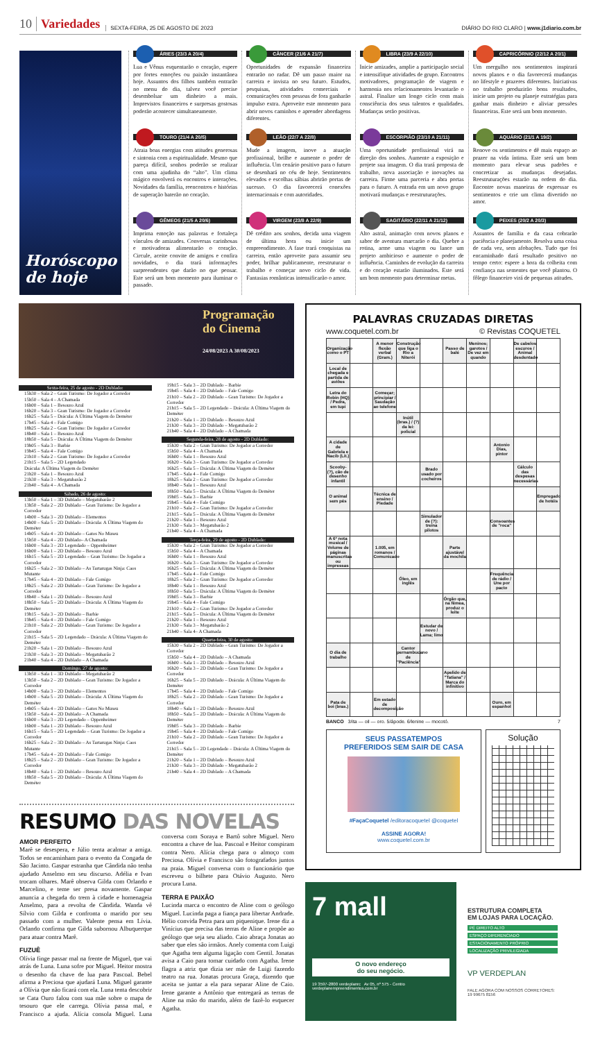10 Variedades SEXTA-FEIRA, 25 DE AGOSTO DE 2023 DIÁRIO DO RIO CLARO | www.j1diario.com.br
Horóscopo
de hoje
ÁRIES (23/3 A 20/4)
Lua e Vênus esquentarão o coração, espere por fortes emoções ou paixão instantânea hoje. Assuntos dos filhos também entrarão no menu do dia, talvez você precise desembolsar um dinheiro a mais. Imprevistos financeiros e surpresas gostosas poderão acontecer simultaneamente.
TOURO (21/4 A 20/5)
Atraia boas energias com atitudes generosas e sintonia com a espiritualidade. Mesmo que pareça difícil, sonhos poderão se realizar com uma ajudinha do “alto”. Um clima mágico envolverá os encontros e interações. Novidades da família, reencontros e histórias de superação baterão no coração.
GÊMEOS (21/5 A 20/6)
Imprima emoção nas palavras e fortaleça vínculos de amizades. Conversas carinhosas e motivadoras alimentarão o coração. Circule, aceite convite de amigos e confira novidades, o dia trará informações surpreendentes que darão no que pensar. Este será um bom momento para iluminar o passado.
CÂNCER (21/6 A 21/7)
Oportunidades de expansão financeira entrarão no radar. Dê um passo maior na carreira e invista no seu futuro. Estudos, pesquisas, atividades comerciais e comunicações com pessoas de fora ganharão impulso extra. Aproveite este momento para abrir novos caminhos e aprender abordagens diferentes.
LEÃO (22/7 A 22/8)
Mude a imagem, inove a atuação profissional, brilhe e aumente o poder de influência. Um cenário positivo para o futuro se desenhará no céu de hoje. Sentimentos elevados e escolhas sábias abrirão portas de sucesso. O dia favorecerá conexões internacionais e com autoridades.
VIRGEM (23/8 A 22/9)
Dê crédito aos sonhos, decida uma viagem de última hora ou inicie um empreendimento. A fase trará conquistas na carreira, então aproveite para assumir seu poder, brilhar publicamente, reestruturar o trabalho e começar novo ciclo de vida. Fantasias românticas intensificarão o amor.
LIBRA (23/9 A 22/10)
Inicie amizades, amplie a participação social e intensifique atividades de grupo. Encontros motivadores, programação de viagem e harmonia nos relacionamentos levantarão o astral. Finalize um longo ciclo com mais consciência dos seus talentos e qualidades. Mudanças serão positivas.
ESCORPIÃO (23/10 A 21/11)
Uma oportunidade profissional virá na direção dos sonhos. Aumente a exposição e projete sua imagem. O dia trará proposta de trabalho, nova associação e inovações na carreira. Firme uma parceria e abra portas para o futuro. A entrada em um novo grupo motivará mudanças e reestruturações.
SAGITÁRIO (22/11 A 21/12)
Alto astral, animação com novos planos e sabor de aventura marcarão o dia. Quebre a rotina, arme uma viagem ou lance um projeto ambicioso e aumente o poder de influência. Caminhos de evolução da carreira e do coração estarão iluminados. Este será um bom momento para determinar metas.
CAPRICÓRNIO (22/12 A 20/1)
Um mergulho nos sentimentos inspirará novos planos e o dia favorecerá mudanças no lifestyle e prazeres diferentes. Iniciativas no trabalho produzirão bons resultados, inicie um projeto ou planeje estratégias para ganhar mais dinheiro e aliviar pressões financeiras. Este será um bom momento.
AQUÁRIO (21/1 A 19/2)
Renove os sentimentos e dê mais espaço ao prazer na vida íntima. Este será um bom momento para elevar seus padrões e concretizar as mudanças desejadas. Reestruturações estarão na ordem do dia. Encontre novas maneiras de expressar os sentimentos e crie um clima divertido no amor.
PEIXES (20/2 A 20/3)
Assuntos de família e da casa cobrarão paciência e planejamento. Resolva uma coisa de cada vez, sem afobações. Tudo que foi encaminhado dará resultado positivo no tempo certo: espere a hora da colheita com confiança nas sementes que você plantou. O fôlego financeiro virá de pequenas atitudes.
Programação
do Cinema
24/08/2023 A 30/08/2023
Sexta-feira, 25 de agosto - 2D Dublado:
15h30 – Sala 2 – Gran Turismo: De Jogador a Corredor
15h50 – Sala 4 – A Chamada
16h00 – Sala 1 – Besouro Azul
16h20 – Sala 3 – Gran Turismo: De Jogador a Corredor
16h25 – Sala 5 – Drácula: A Última Viagem do Deméter
17h45 – Sala 4 – Fale Comigo
18h25 – Sala 2 – Gran Turismo: De Jogador a Corredor
18h40 – Sala 1 – Besouro Azul
18h50 – Sala 5 – Drácula: A Última Viagem do Deméter
19h05 – Sala 3 – Barbie
19h45 – Sala 4 – Fale Comigo
21h10 – Sala 2 – Gran Turismo: De Jogador a Corredor
21h15 – Sala 5 – 2D Legendado
Drácula: A Última Viagem do Deméter
21h20 – Sala 1 – Besouro Azul
21h30 – Sala 3 – Megatubarão 2
21h40 – Sala 4 – A Chamada
Sábado, 26 de agosto:
13h50 – Sala 1 – 3D Dublado – Megatubarão 2
13h50 – Sala 2 – 2D Dublado – Gran Turismo: De Jogador a Corredor
14h00 – Sala 3 – 2D Dublado – Elementos
14h00 – Sala 5 – 2D Dublado – Drácula: A Última Viagem do Deméter
14h05 – Sala 4 – 2D Dublado – Gatos No Museu
15h50 – Sala 4 – 2D Dublado– A Chamada
16h00 – Sala 3 – 2D Legendado – Oppenheimer
16h00 – Sala 1 – 2D Dublado – Besouro Azul
16h15 – Sala 5 – 2D Legendado – Gran Turismo: De Jogador a Corredor
16h25 – Sala 2 – 3D Dublado – As Tartarugas Ninja: Caos Mutante
17h45 – Sala 4 – 2D Dublado – Fale Comigo
18h25 – Sala 2 – 2D Dublado – Gran Turismo: De Jogador a Corredor
18h40 – Sala 1 – 2D Dublado – Besouro Azul
18h50 – Sala 5 – 2D Dublado – Drácula: A Última Viagem do Deméter
19h15 – Sala 3 – 2D Dublado – Barbie
19h45 – Sala 4 – 2D Dublado – Fale Comigo
21h10 – Sala 2 – 2D Dublado – Gran Turismo: De Jogador a Corredor
21h15 – Sala 5 – 2D Legendado – Drácula: A Última Viagem do Deméter
21h20 – Sala 1 – 2D Dublado – Besouro Azul
21h30 – Sala 3 – 2D Dublado – Megatubarão 2
21h40 – Sala 4 – 2D Dublado – A Chamada
Domingo, 27 de agosto:
13h50 – Sala 1 – 3D Dublado – Megatubarão 2
13h50 – Sala 2 – 2D Dublado – Gran Turismo: De Jogador a Corredor
14h00 – Sala 3 – 2D Dublado – Elementos
14h00 – Sala 5 – 2D Dublado – Drácula: A Última Viagem do Deméter
14h05 – Sala 4 – 2D Dublado – Gatos No Museu
15h50 – Sala 4 – 2D Dublado – A Chamada
16h00 – Sala 3 – 2D Legendado – Oppenheimer
16h00 – Sala 1 – 2D Dublado – Besouro Azul
16h15 – Sala 5 – 2D Legendado – Gran Turismo: De Jogador a Corredor
16h25 – Sala 2 – 3D Dublado – As Tartarugas Ninja: Caos Mutante
17h45 – Sala 4 – 2D Dublado – Fale Comigo
18h25 – Sala 2 – 2D Dublado – Gran Turismo: De Jogador a Corredor
18h40 – Sala 1 – 2D Dublado – Besouro Azul
18h50 – Sala 5 – 2D Dublado – Drácula: A Última Viagem do Deméter
19h15 – Sala 3 – 2D Dublado – Barbie
19h45 – Sala 4 – 2D Dublado – Fale Comigo
21h10 – Sala 2 – 2D Dublado – Gran Turismo: De Jogador a Corredor
21h15 – Sala 5 – 2D Legendado – Drácula: A Última Viagem do Deméter
21h20 – Sala 1 – 2D Dublado – Besouro Azul
21h30 – Sala 3 – 2D Dublado – Megatubarão 2
21h40 – Sala 4 – 2D Dublado – A Chamada
Segunda-feira, 28 de agosto - 2D Dublado:
15h30 – Sala 2 – Gran Turismo: De Jogador a Corredor
15h50 – Sala 4 – A Chamada
16h00 – Sala 1 – Besouro Azul
16h20 – Sala 3 – Gran Turismo: De Jogador a Corredor
16h25 – Sala 5 – Drácula: A Última Viagem do Deméter
17h45 – Sala 4 – Fale Comigo
18h25 – Sala 2 – Gran Turismo: De Jogador a Corredor
18h40 – Sala 1 – Besouro Azul
18h50 – Sala 5 – Drácula: A Última Viagem do Deméter
19h05 – Sala 3 – Barbie
19h45 – Sala 4 – Fale Comigo
21h10 – Sala 2 – Gran Turismo: De Jogador a Corredor
21h15 – Sala 5 – Drácula: A Última Viagem do Deméter
21h20 – Sala 1 – Besouro Azul
21h30 – Sala 3 – Megatubarão 2
21h40 – Sala 4 – A Chamada
Terça-feira, 29 de agosto - 2D Dublado:
15h30 – Sala 2 – Gran Turismo: De Jogador a Corredor
15h50 – Sala 4 – A Chamada
16h00 – Sala 1 – Besouro Azul
16h20 – Sala 3 – Gran Turismo: De Jogador a Corredor
16h25 – Sala 5 – Drácula: A Última Viagem do Deméter
17h45 – Sala 4 – Fale Comigo
18h25 – Sala 2 – Gran Turismo: De Jogador a Corredor
18h40 – Sala 1 – Besouro Azul
18h50 – Sala 5 – Drácula: A Última Viagem do Deméter
19h05 – Sala 3 – Barbie
19h45 – Sala 4 – Fale Comigo
21h10 – Sala 2 – Gran Turismo: De Jogador a Corredor
21h15 – Sala 5 – Drácula: A Última Viagem do Deméter
21h20 – Sala 1 – Besouro Azul
21h30 – Sala 3 – Megatubarão 2
21h40 – Sala 4– A Chamada
Quarta-feira, 30 de agosto:
15h30 – Sala 2 – 2D Dublado – Gran Turismo: De Jogador a Corredor
15h50 – Sala 4 – 2D Dublado – A Chamada
16h00 – Sala 1 – 2D Dublado – Besouro Azul
16h20 – Sala 3 – 2D Dublado – Gran Turismo: De Jogador a Corredor
16h25 – Sala 5 – 2D Dublado – Drácula: A Última Viagem do Deméter
17h45 – Sala 4 – 2D Dublado – Fale Comigo
18h25 – Sala 2 – 2D Dublado – Gran Turismo: De Jogador a Corredor
18h40 – Sala 1 – 2D Dublado – Besouro Azul
18h50 – Sala 5 – 2D Dublado – Drácula: A Última Viagem do Deméter
19h05 – Sala 3 – 2D Dublado – Barbie
19h45 – Sala 4 – 2D Dublado – Fale Comigo
21h10 – Sala 2 – 2D Dublado – Gran Turismo: De Jogador a Corredor
21h15 – Sala 5 – 2D Legendado – Drácula: A Última Viagem do Deméter
21h20 – Sala 1 – 2D Dublado – Besouro Azul
21h30 – Sala 3 – 2D Dublado – Megatubarão 2
21h40 – Sala 4 – 2D Dublado – A Chamada
PALAVRAS CRUZADAS DIRETAS
www.coquetel.com.br © Revistas COQUETEL
| Organização como o PT | | A menor flexão verbal (Gram.) | Construção que liga o Rio a Niterói | | Passo de balé | Meninos; garotos / De vez em quando | | De cabelos escuros / Animal desdentado | |
| Local de chegada e partida de aviões | | | | | | | | | |
| Letra do Robin (HQ) / Pedra, em tupi | | Começar; principiar / Saudação ao telefone | | | | | | | |
| | | | Inútil (bras.) / (?) da lei: policial | | | | | | |
| A cidade de Gabriela e Nacib (Lit.) | | | | | | | Antonio Dias, pintor | | |
| Scooby-(?), cão de desenho infantil | | | | Brado usado por cocheiros | | | | Cálculo das despesas necessárias | |
| O animal sem pés | | Técnica de ensino / Piedade | | | | | | | Empregado de hotéis |
| | | | | Simulador de (?): treina pilotos | | | Consoantes de "roca" | | |
| A 6ª nota musical / Volume de páginas manuscritas ou impressas | | 1.005, em romanos / Comunicado | | | Parte ajustável da mochila | | | | |
| | | | Óleo, em inglês | | | | Frequência de rádio / Une por pacto | | |
| | | | | | Órgão que, na fêmea, produz o leite | | | | |
| | | | | Estudar de novo / Lama; limo | | | | | |
| O dia de trabalho | | | Cantor pernambucano de "Paciência" | | | | | | |
| | | | | | Apelido de "Tatiana" / Marca do infinitivo | | | | |
| Pata de boi (bras.) | | Em estado de decomposição | | | | | Ouro, em espanhol | | |
BANCO 3/ita — oil — oro. 5/ápode. 6/lenine — mocotó. 7
SEUS PASSATEMPOS
PREFERIDOS SEM SAIR DE CASA
#FaçaCoquetel /editoracoquetel @coquetel
ASSINE AGORA!
www.coquetel.com.br
Solução
RESUMO DAS NOVELAS
AMOR PERFEITO
Marê se desespera, e Júlio tenta acalmar a amiga. Todos se encaminham para o evento da Congada de São Jacinto. Gaspar estranha que Cândida não tenha ajudado Anselmo em seu discurso. Adélia e Ivan trocam olhares. Marê observa Gilda com Orlando e Marcelino, e teme ser presa novamente. Gaspar anuncia a chegada do trem à cidade e homenageia Anselmo, para a revolta de Cândida. Wanda vê Sílvio com Gilda e confronta o marido por seu passado com a mulher. Valente pensa em Lívia. Orlando confirma que Gilda subornou Albuquerque para atuar contra Marê.
FUZUÊ
Olívia finge passar mal na frente de Miguel, que vai atrás de Luna. Luna sofre por Miguel. Heitor mostra o desenho da chave de lua para Pascoal. Bebel afirma a Preciosa que ajudará Luna. Miguel garante a Olívia que não ficará com ela. Luna tenta descobrir se Cata Ouro falou com sua mãe sobre o mapa de tesouro que ele carrega. Olívia passa mal, e Francisco a ajuda. Alícia consola Miguel. Luna conversa com Soraya e Bartô sobre Miguel. Nero encontra a chave de lua. Pascoal e Heitor conspiram contra Nero. Alícia chega para o almoço com Preciosa. Olívia e Francisco são fotografados juntos na praia. Miguel conversa com o funcionário que escreveu o bilhete para Otávio Augusto. Nero procura Luna.
TERRA E PAIXÃO
Lucinda marca o encontro de Aline com o geólogo Miguel. Lucinda paga a fiança para libertar Andrade. Hélio convida Petra para um piquenique. Irene diz a Vinícius que precisa das terras de Aline e propõe ao geólogo que seja seu aliado. Caio abraça Jonatas ao saber que eles são irmãos. Anely comenta com Luigi que Agatha tem alguma ligação com Gentil. Jonatas avisa a Caio para tomar cuidado com Agatha. Irene flagra a atriz que dizia ser mãe de Luigi fazendo teatro na rua. Jonatas procura Graça, dizendo que aceita se juntar a ela para separar Aline de Caio. Irene garante a Antônio que entregará as terras de Aline na mão do marido, além de fazê-lo esquecer Agatha.
7 mall
O novo endereço
do seu negócio.
19 3597-2800 verdeplanrc Av 05, nº 575 - Centro
verdeplanempreendimentos.com.br
ESTRUTURA COMPLETA
EM LOJAS PARA LOCAÇÃO.
PÉ DIREITO ALTO
ESPAÇO DIFERENCIADO
ESTACIONAMENTO PRÓPRIO
LOCALIZAÇÃO PRIVILEGIADA
VP VERDEPLAN
FALE AGORA COM NOSSOS CORRETORES:
19 99675 8156